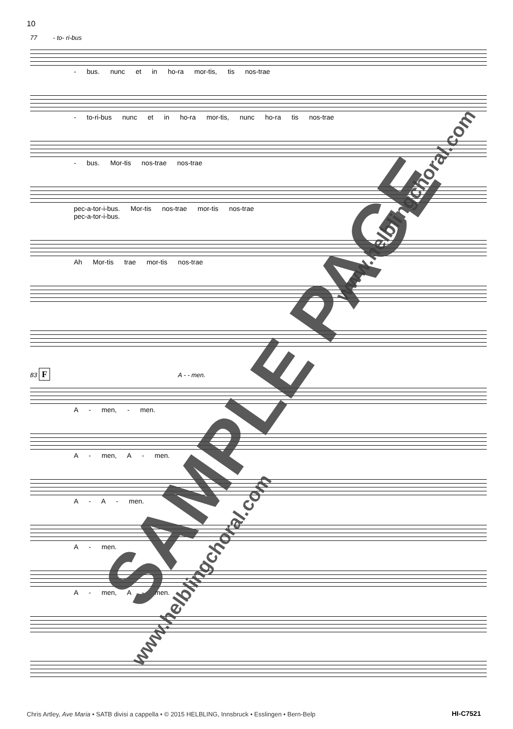10
77 - to- ri-bus
- bus. nunc et in ho-ra mor-tis, tis nos-trae
- to-ri-bus nunc et in ho-ra mor-tis, nunc ho-ra tis nos-trae
- bus. Mor-tis nos-trae nos-trae
pec-a-tor-i-bus. Mor-tis nos-trae mor-tis nos-trae
pec-a-tor-i-bus.
Ah Mor-tis trae mor-tis nos-trae
83 F A - - men.
A - men, - men.
A - men, A - men.
A - A - men.
A - men.
A - men, A - men.
SAMPLE PAGE
www.helblingchoral.com
www.helblingchoral.com
Chris Artley, Ave Maria • SATB divisi a cappella • © 2015 HELBLING, Innsbruck • Esslingen • Bern-Belp
HI-C7521